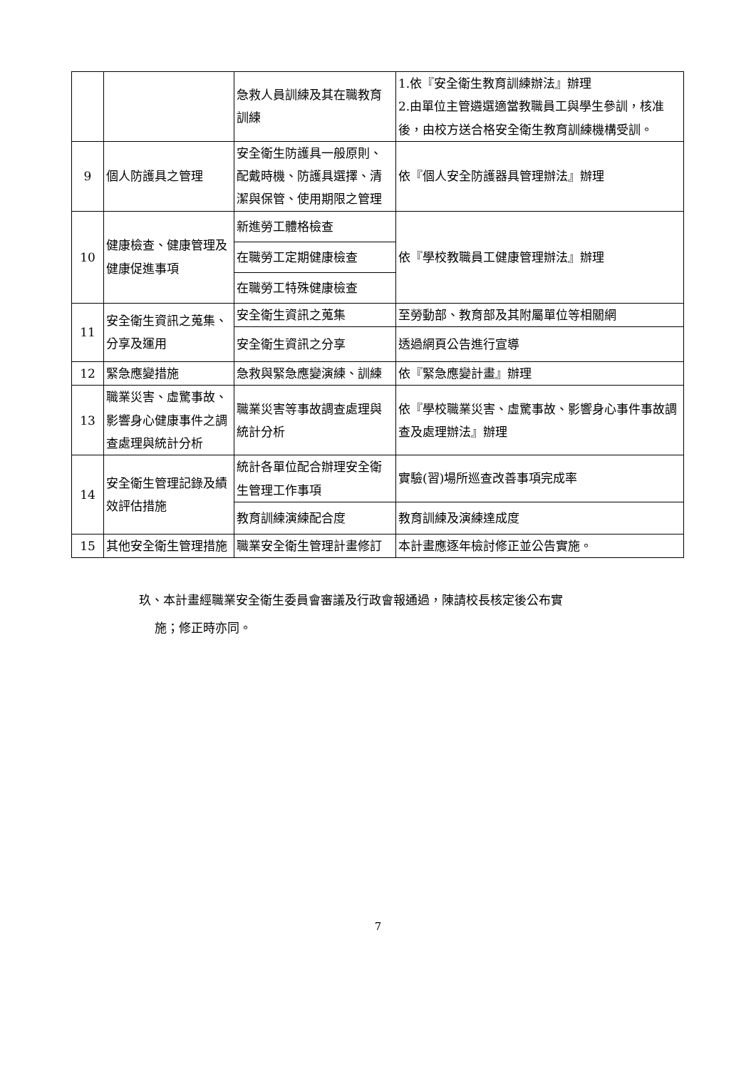| | | 急救人員訓練及其在職教育訓練 | 1.依『安全衛生教育訓練辦法』辦理 2.由單位主管遴選適當教職員工與學生參訓，核准後，由校方送合格安全衛生教育訓練機構受訓。 |
| 9 | 個人防護具之管理 | 安全衛生防護具一般原則、配戴時機、防護具選擇、清潔與保管、使用期限之管理 | 依『個人安全防護器具管理辦法』辦理 |
| 10 | 健康檢查、健康管理及健康促進事項 | 新進勞工體格檢查 | 依『學校教職員工健康管理辦法』辦理 |
| | | 在職勞工定期健康檢查 | |
| | | 在職勞工特殊健康檢查 | |
| 11 | 安全衛生資訊之蒐集、分享及運用 | 安全衛生資訊之蒐集 | 至勞動部、教育部及其附屬單位等相關網 |
| | | 安全衛生資訊之分享 | 透過網頁公告進行宣導 |
| 12 | 緊急應變措施 | 急救與緊急應變演練、訓練 | 依『緊急應變計畫』辦理 |
| 13 | 職業災害、虛驚事故、影響身心健康事件之調查處理與統計分析 | 職業災害等事故調查處理與統計分析 | 依『學校職業災害、虛驚事故、影響身心事件事故調查及處理辦法』辦理 |
| 14 | 安全衛生管理記錄及績效評估措施 | 統計各單位配合辦理安全衛生管理工作事項 | 實驗(習)場所巡查改善事項完成率 |
| | | 教育訓練演練配合度 | 教育訓練及演練達成度 |
| 15 | 其他安全衛生管理措施 | 職業安全衛生管理計畫修訂 | 本計畫應逐年檢討修正並公告實施。 |
玖、本計畫經職業安全衛生委員會審議及行政會報通過，陳請校長核定後公布實
施；修正時亦同。
7